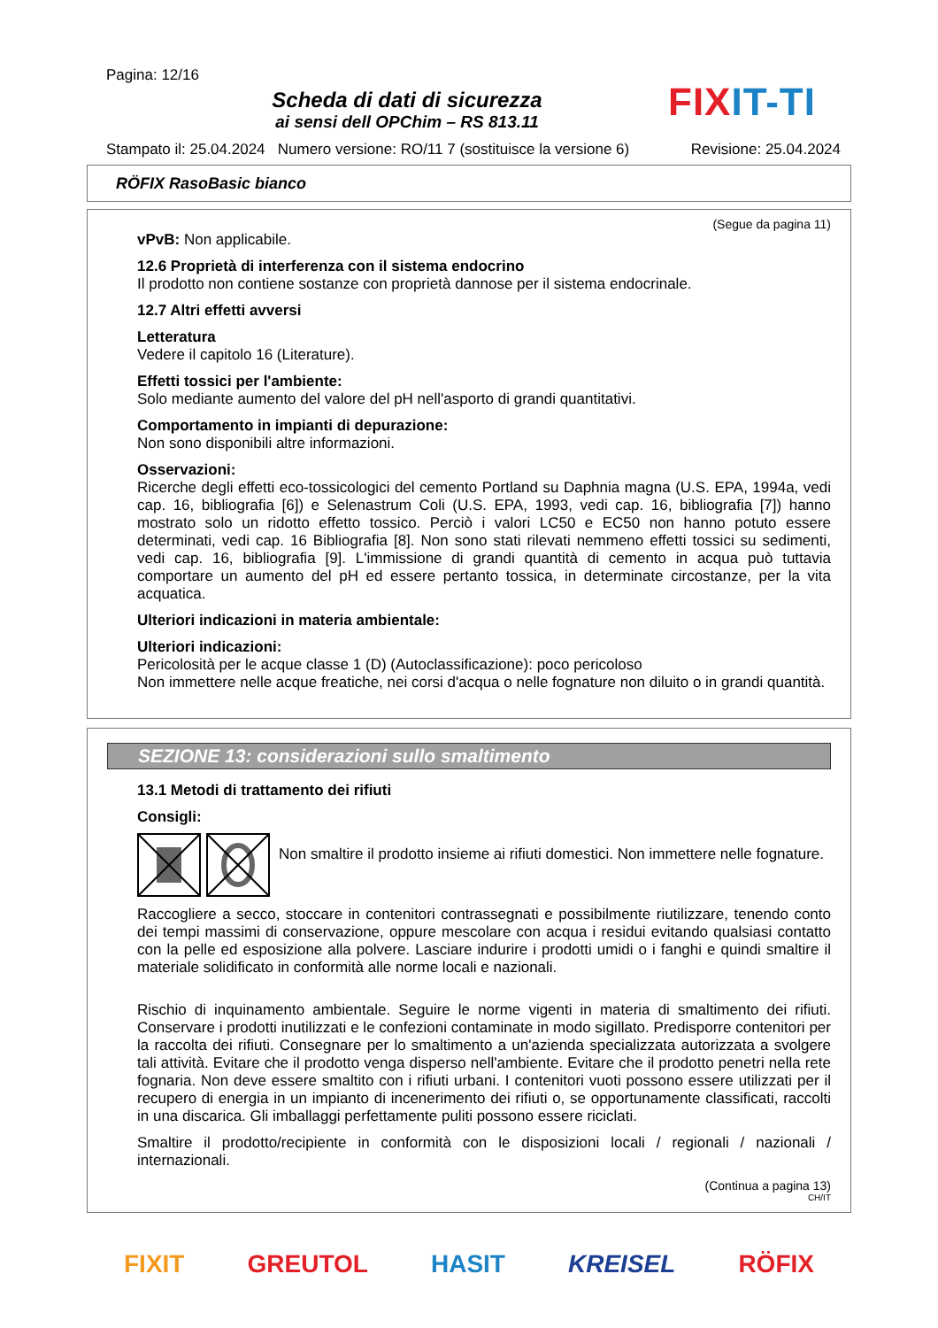Pagina: 12/16
Scheda di dati di sicurezza
ai sensi dell OPChim – RS 813.11
FIX IT-TI
Stampato il: 25.04.2024 Numero versione: RO/11 7 (sostituisce la versione 6) Revisione: 25.04.2024
RÖFIX RasoBasic bianco
(Segue da pagina 11)
vPvB: Non applicabile.
12.6 Proprietà di interferenza con il sistema endocrino
Il prodotto non contiene sostanze con proprietà dannose per il sistema endocrinale.
12.7 Altri effetti avversi
Letteratura
Vedere il capitolo 16 (Literature).
Effetti tossici per l'ambiente:
Solo mediante aumento del valore del pH nell'asporto di grandi quantitativi.
Comportamento in impianti di depurazione:
Non sono disponibili altre informazioni.
Osservazioni:
Ricerche degli effetti eco-tossicologici del cemento Portland su Daphnia magna (U.S. EPA, 1994a, vedi cap. 16, bibliografia [6]) e Selenastrum Coli (U.S. EPA, 1993, vedi cap. 16, bibliografia [7]) hanno mostrato solo un ridotto effetto tossico. Perciò i valori LC50 e EC50 non hanno potuto essere determinati, vedi cap. 16 Bibliografia [8]. Non sono stati rilevati nemmeno effetti tossici su sedimenti, vedi cap. 16, bibliografia [9]. L'immissione di grandi quantità di cemento in acqua può tuttavia comportare un aumento del pH ed essere pertanto tossica, in determinate circostanze, per la vita acquatica.
Ulteriori indicazioni in materia ambientale:
Ulteriori indicazioni:
Pericolosità per le acque classe 1 (D) (Autoclassificazione): poco pericoloso
Non immettere nelle acque freatiche, nei corsi d'acqua o nelle fognature non diluito o in grandi quantità.
SEZIONE 13: considerazioni sullo smaltimento
13.1 Metodi di trattamento dei rifiuti
Consigli:
Non smaltire il prodotto insieme ai rifiuti domestici. Non immettere nelle fognature.
Raccogliere a secco, stoccare in contenitori contrassegnati e possibilmente riutilizzare, tenendo conto dei tempi massimi di conservazione, oppure mescolare con acqua i residui evitando qualsiasi contatto con la pelle ed esposizione alla polvere. Lasciare indurire i prodotti umidi o i fanghi e quindi smaltire il materiale solidificato in conformità alle norme locali e nazionali.
Rischio di inquinamento ambientale. Seguire le norme vigenti in materia di smaltimento dei rifiuti. Conservare i prodotti inutilizzati e le confezioni contaminate in modo sigillato. Predisporre contenitori per la raccolta dei rifiuti. Consegnare per lo smaltimento a un'azienda specializzata autorizzata a svolgere tali attività. Evitare che il prodotto venga disperso nell'ambiente. Evitare che il prodotto penetri nella rete fognaria. Non deve essere smaltito con i rifiuti urbani. I contenitori vuoti possono essere utilizzati per il recupero di energia in un impianto di incenerimento dei rifiuti o, se opportunamente classificati, raccolti in una discarica. Gli imballaggi perfettamente puliti possono essere riciclati.
Smaltire il prodotto/recipiente in conformità con le disposizioni locali / regionali / nazionali / internazionali.
(Continua a pagina 13)
CH/IT
FIXIT GREUTOL HASIT KREISEL RÖFIX